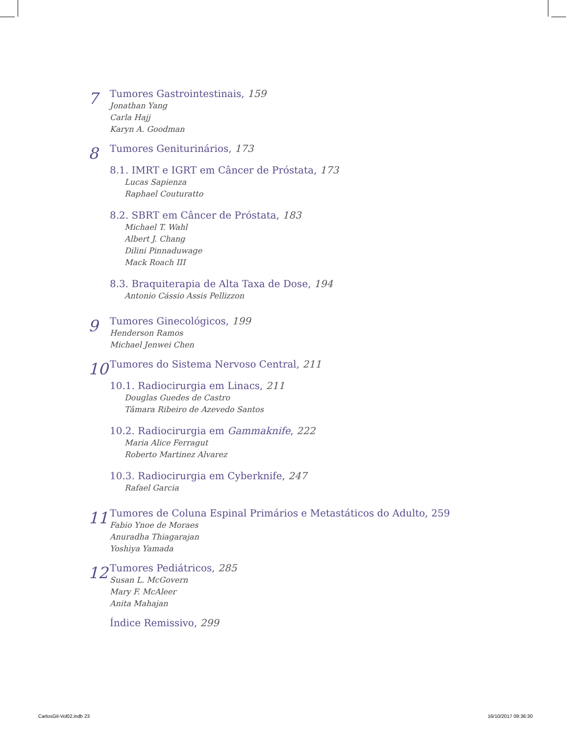7
Tumores Gastrointestinais, 159
Jonathan Yang
Carla Hajj
Karyn A. Goodman
8
Tumores Geniturinários, 173
8.1. IMRT e IGRT em Câncer de Próstata, 173
Lucas Sapienza
Raphael Couturatto
8.2. SBRT em Câncer de Próstata, 183
Michael T. Wahl
Albert J. Chang
Dilini Pinnaduwage
Mack Roach III
8.3. Braquiterapia de Alta Taxa de Dose, 194
Antonio Cássio Assis Pellizzon
9
Tumores Ginecológicos, 199
Henderson Ramos
Michael Jenwei Chen
10
Tumores do Sistema Nervoso Central, 211
10.1. Radiocirurgia em Linacs, 211
Douglas Guedes de Castro
Tâmara Ribeiro de Azevedo Santos
10.2. Radiocirurgia em Gammaknife, 222
Maria Alice Ferragut
Roberto Martinez Alvarez
10.3. Radiocirurgia em Cyberknife, 247
Rafael Garcia
11
Tumores de Coluna Espinal Primários e Metastáticos do Adulto, 259
Fabio Ynoe de Moraes
Anuradha Thiagarajan
Yoshiya Yamada
12
Tumores Pediátricos, 285
Susan L. McGovern
Mary F. McAleer
Anita Mahajan
Índice Remissivo, 299
CarlosGil-Vol02.indb 23 16/10/2017 09:36:30